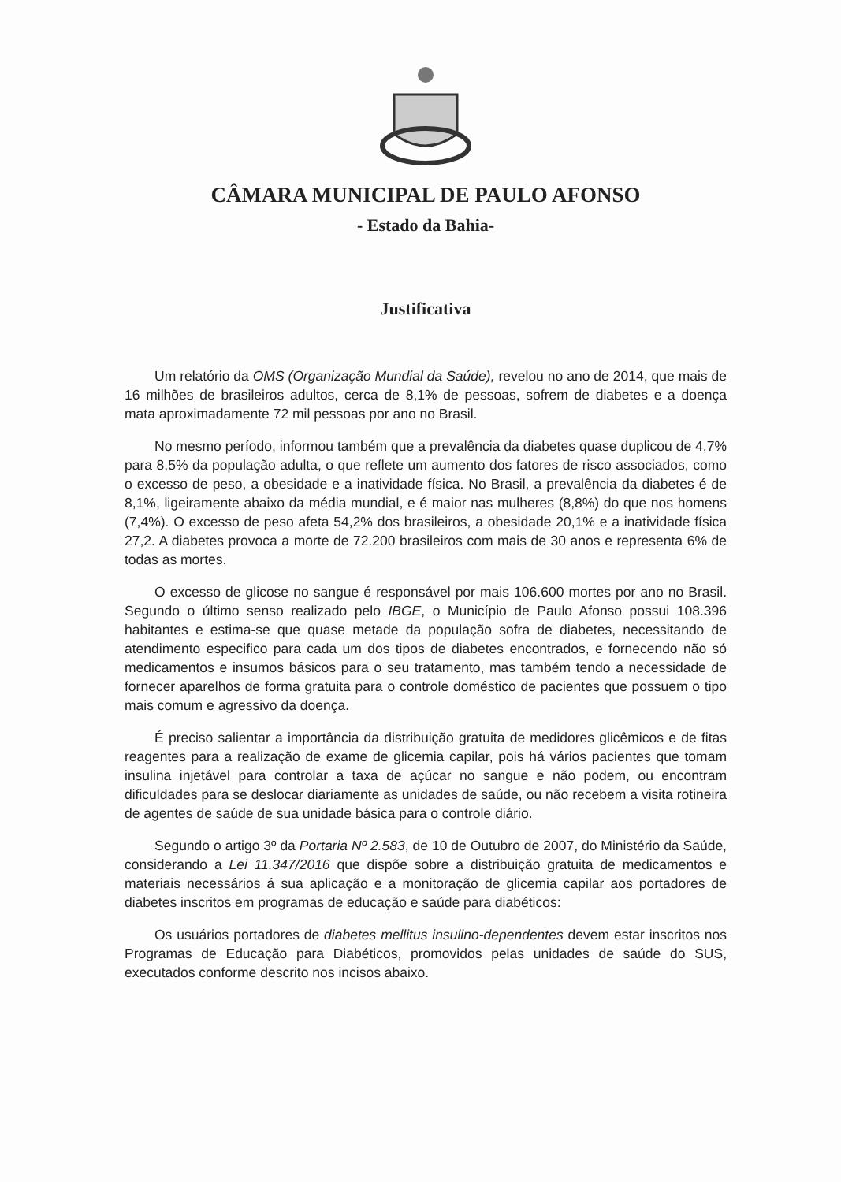CÂMARA MUNICIPAL DE PAULO AFONSO
- Estado da Bahia-
Justificativa
Um relatório da OMS (Organização Mundial da Saúde), revelou no ano de 2014, que mais de 16 milhões de brasileiros adultos, cerca de 8,1% de pessoas, sofrem de diabetes e a doença mata aproximadamente 72 mil pessoas por ano no Brasil.
No mesmo período, informou também que a prevalência da diabetes quase duplicou de 4,7% para 8,5% da população adulta, o que reflete um aumento dos fatores de risco associados, como o excesso de peso, a obesidade e a inatividade física. No Brasil, a prevalência da diabetes é de 8,1%, ligeiramente abaixo da média mundial, e é maior nas mulheres (8,8%) do que nos homens (7,4%). O excesso de peso afeta 54,2% dos brasileiros, a obesidade 20,1% e a inatividade física 27,2. A diabetes provoca a morte de 72.200 brasileiros com mais de 30 anos e representa 6% de todas as mortes.
O excesso de glicose no sangue é responsável por mais 106.600 mortes por ano no Brasil. Segundo o último senso realizado pelo IBGE, o Município de Paulo Afonso possui 108.396 habitantes e estima-se que quase metade da população sofra de diabetes, necessitando de atendimento especifico para cada um dos tipos de diabetes encontrados, e fornecendo não só medicamentos e insumos básicos para o seu tratamento, mas também tendo a necessidade de fornecer aparelhos de forma gratuita para o controle doméstico de pacientes que possuem o tipo mais comum e agressivo da doença.
É preciso salientar a importância da distribuição gratuita de medidores glicêmicos e de fitas reagentes para a realização de exame de glicemia capilar, pois há vários pacientes que tomam insulina injetável para controlar a taxa de açúcar no sangue e não podem, ou encontram dificuldades para se deslocar diariamente as unidades de saúde, ou não recebem a visita rotineira de agentes de saúde de sua unidade básica para o controle diário.
Segundo o artigo 3º da Portaria Nº 2.583, de 10 de Outubro de 2007, do Ministério da Saúde, considerando a Lei 11.347/2016 que dispõe sobre a distribuição gratuita de medicamentos e materiais necessários á sua aplicação e a monitoração de glicemia capilar aos portadores de diabetes inscritos em programas de educação e saúde para diabéticos:
Os usuários portadores de diabetes mellitus insulino-dependentes devem estar inscritos nos Programas de Educação para Diabéticos, promovidos pelas unidades de saúde do SUS, executados conforme descrito nos incisos abaixo.